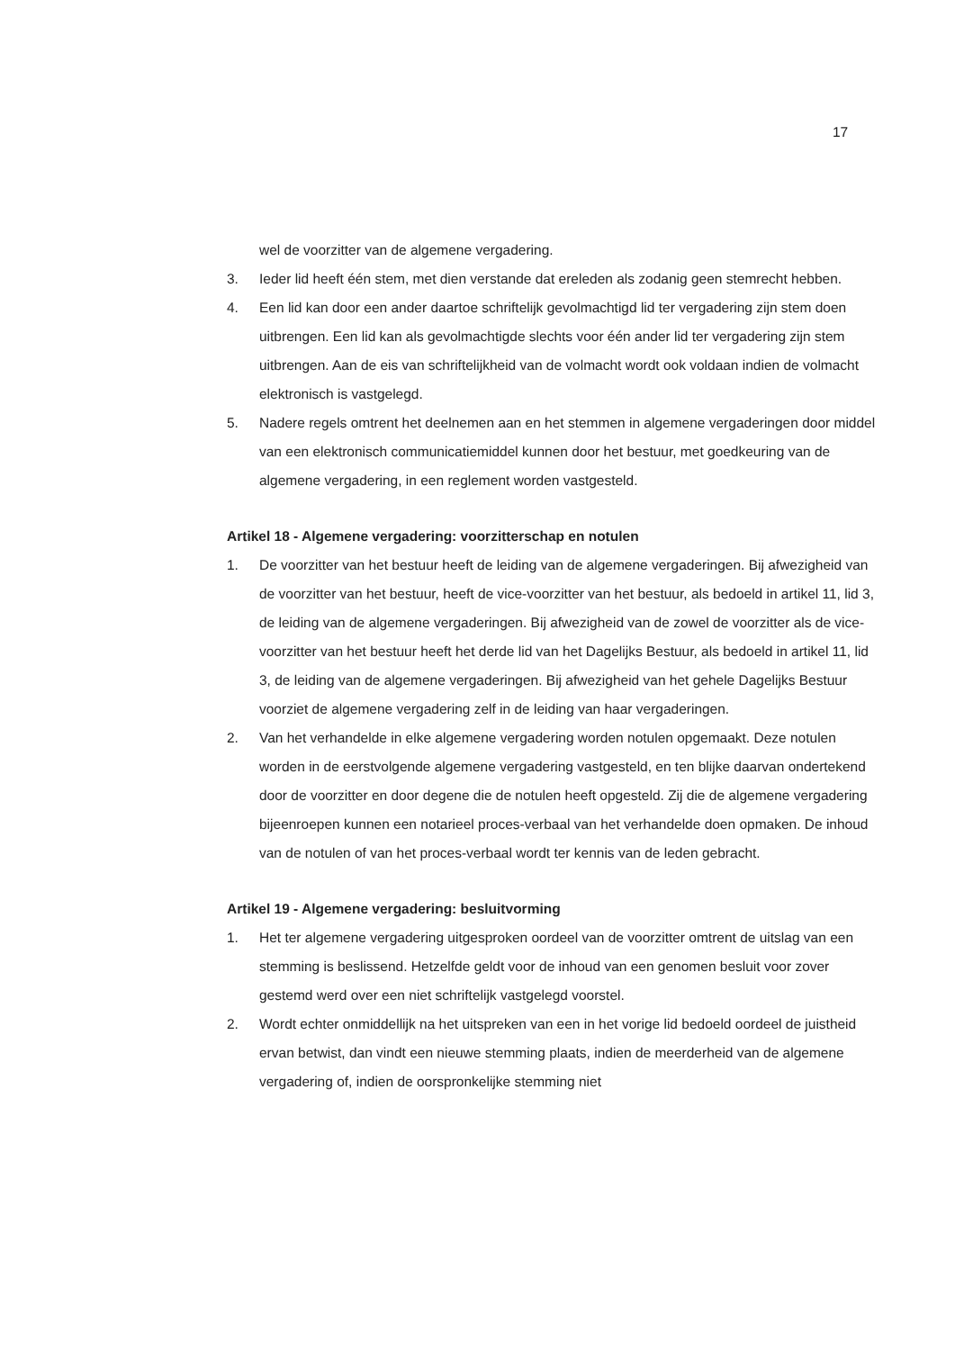17
wel de voorzitter van de algemene vergadering.
3. Ieder lid heeft één stem, met dien verstande dat ereleden als zodanig geen stemrecht hebben.
4. Een lid kan door een ander daartoe schriftelijk gevolmachtigd lid ter vergadering zijn stem doen uitbrengen. Een lid kan als gevolmachtigde slechts voor één ander lid ter vergadering zijn stem uitbrengen. Aan de eis van schriftelijkheid van de volmacht wordt ook voldaan indien de volmacht elektronisch is vastgelegd.
5. Nadere regels omtrent het deelnemen aan en het stemmen in algemene vergaderingen door middel van een elektronisch communicatiemiddel kunnen door het bestuur, met goedkeuring van de algemene vergadering, in een reglement worden vastgesteld.
Artikel 18 - Algemene vergadering: voorzitterschap en notulen
1. De voorzitter van het bestuur heeft de leiding van de algemene vergaderingen. Bij afwezigheid van de voorzitter van het bestuur, heeft de vice-voorzitter van het bestuur, als bedoeld in artikel 11, lid 3, de leiding van de algemene vergaderingen. Bij afwezigheid van de zowel de voorzitter als de vice-voorzitter van het bestuur heeft het derde lid van het Dagelijks Bestuur, als bedoeld in artikel 11, lid 3, de leiding van de algemene vergaderingen. Bij afwezigheid van het gehele Dagelijks Bestuur voorziet de algemene vergadering zelf in de leiding van haar vergaderingen.
2. Van het verhandelde in elke algemene vergadering worden notulen opgemaakt. Deze notulen worden in de eerstvolgende algemene vergadering vastgesteld, en ten blijke daarvan ondertekend door de voorzitter en door degene die de notulen heeft opgesteld. Zij die de algemene vergadering bijeenroepen kunnen een notarieel proces-verbaal van het verhandelde doen opmaken. De inhoud van de notulen of van het proces-verbaal wordt ter kennis van de leden gebracht.
Artikel 19 - Algemene vergadering: besluitvorming
1. Het ter algemene vergadering uitgesproken oordeel van de voorzitter omtrent de uitslag van een stemming is beslissend. Hetzelfde geldt voor de inhoud van een genomen besluit voor zover gestemd werd over een niet schriftelijk vastgelegd voorstel.
2. Wordt echter onmiddellijk na het uitspreken van een in het vorige lid bedoeld oordeel de juistheid ervan betwist, dan vindt een nieuwe stemming plaats, indien de meerderheid van de algemene vergadering of, indien de oorspronkelijke stemming niet